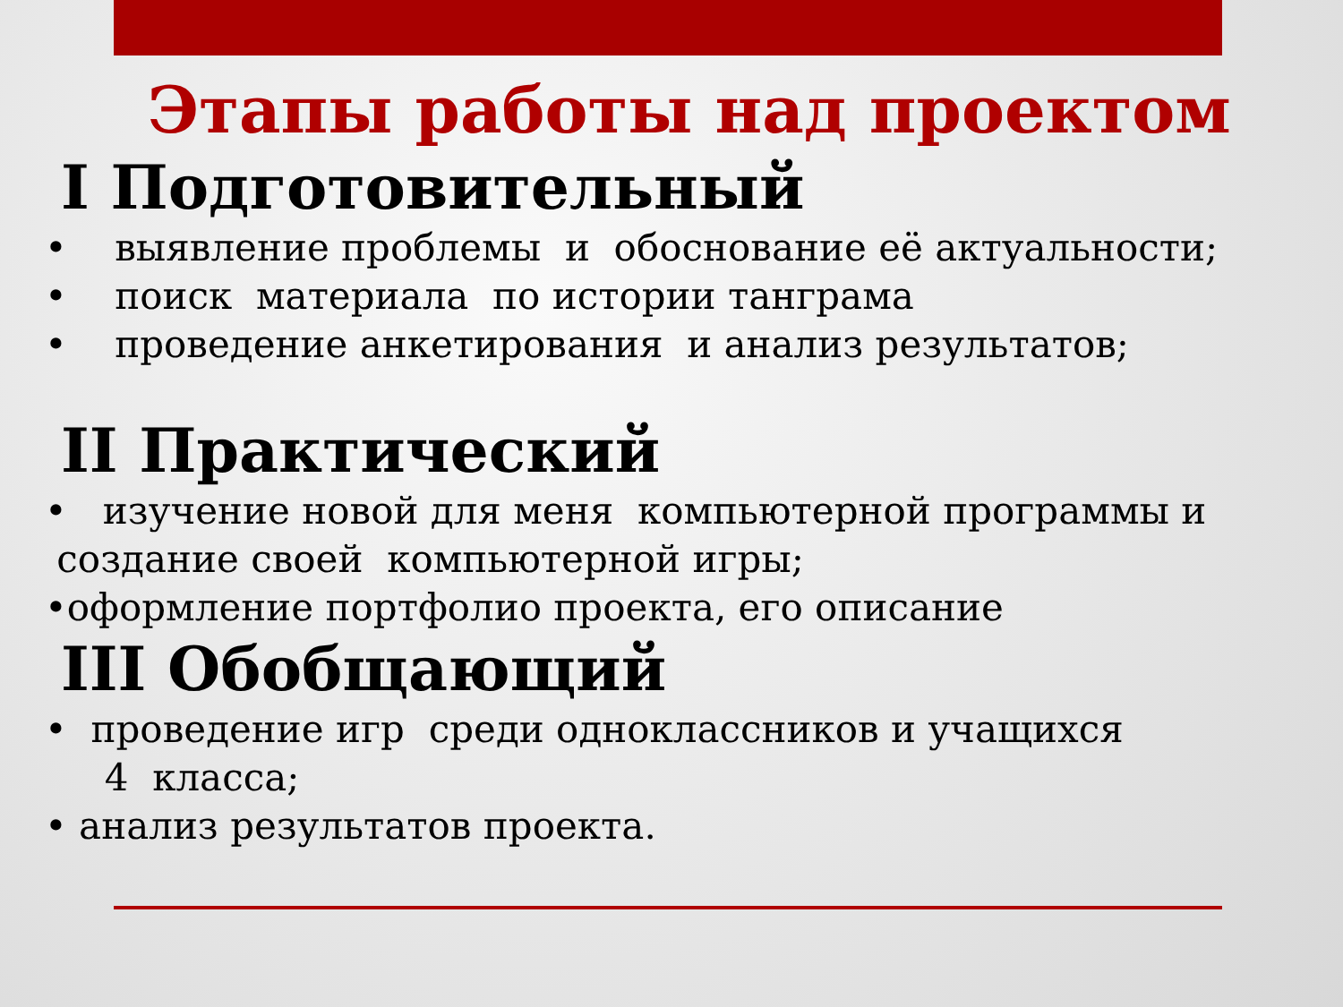Этапы работы над проектом
I Подготовительный
• выявление проблемы и обоснование её актуальности;
• поиск материала по истории танграма
• проведение анкетирования и анализ результатов;
II Практический
• изучение новой для меня компьютерной программы и
создание своей компьютерной игры;
•оформление портфолио проекта, его описание
III Обобщающий
• проведение игр среди одноклассников и учащихся
4 класса;
• анализ результатов проекта.